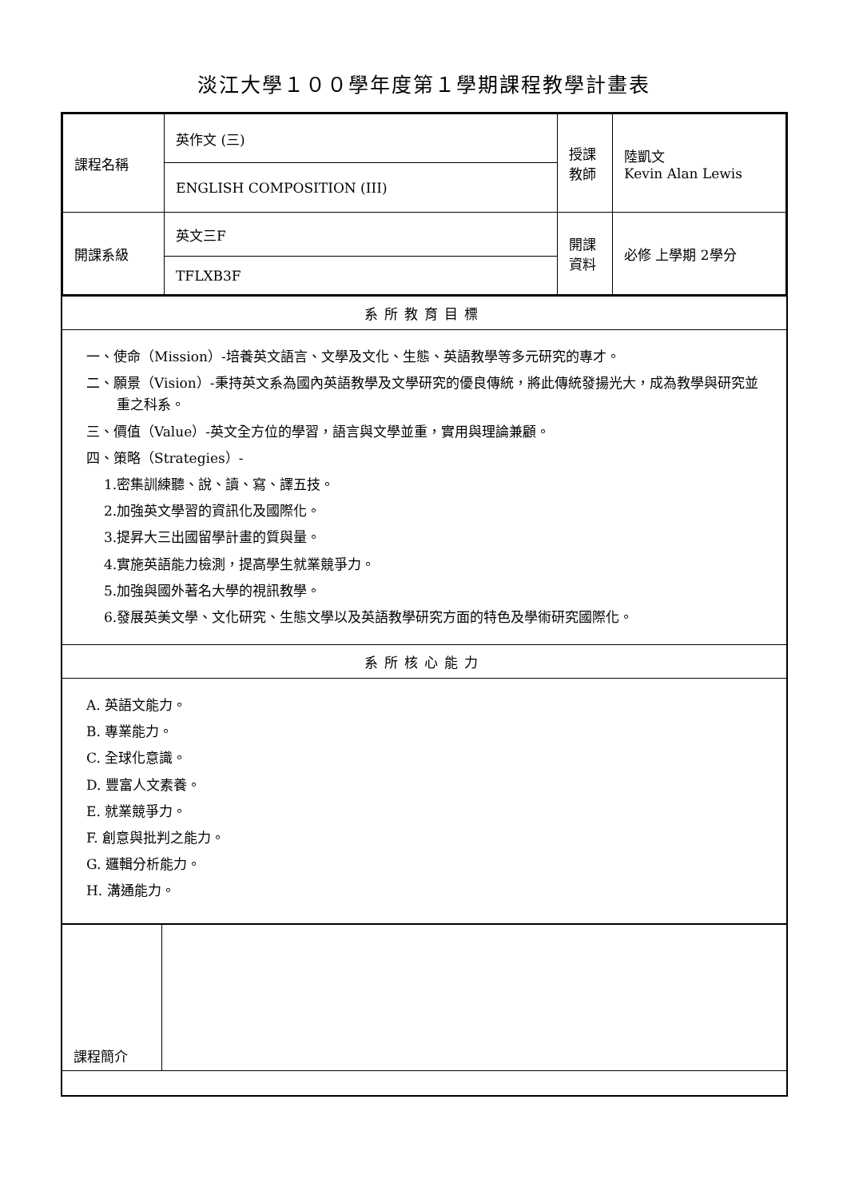淡江大學１００學年度第１學期課程教學計畫表
| 課程名稱 | 英作文 (三) | 授課 教師 | 陸凱文 Kevin Alan Lewis |
| | ENGLISH COMPOSITION (III) | | |
| 開課系級 | 英文三F | 開課 資料 | 必修 上學期 2學分 |
| | TFLXB3F | | |
系所教育目標
一、使命（Mission）-培養英文語言、文學及文化、生態、英語教學等多元研究的專才。
二、願景（Vision）-秉持英文系為國內英語教學及文學研究的優良傳統，將此傳統發揚光大，成為教學與研究並重之科系。
三、價值（Value）-英文全方位的學習，語言與文學並重，實用與理論兼顧。
四、策略（Strategies）-
1.密集訓練聽、說、讀、寫、譯五技。
2.加強英文學習的資訊化及國際化。
3.提昇大三出國留學計畫的質與量。
4.實施英語能力檢測，提高學生就業競爭力。
5.加強與國外著名大學的視訊教學。
6.發展英美文學、文化研究、生態文學以及英語教學研究方面的特色及學術研究國際化。
系所核心能力
A. 英語文能力。
B. 專業能力。
C. 全球化意識。
D. 豐富人文素養。
E. 就業競爭力。
F. 創意與批判之能力。
G. 邏輯分析能力。
H. 溝通能力。
| 課程簡介 | |